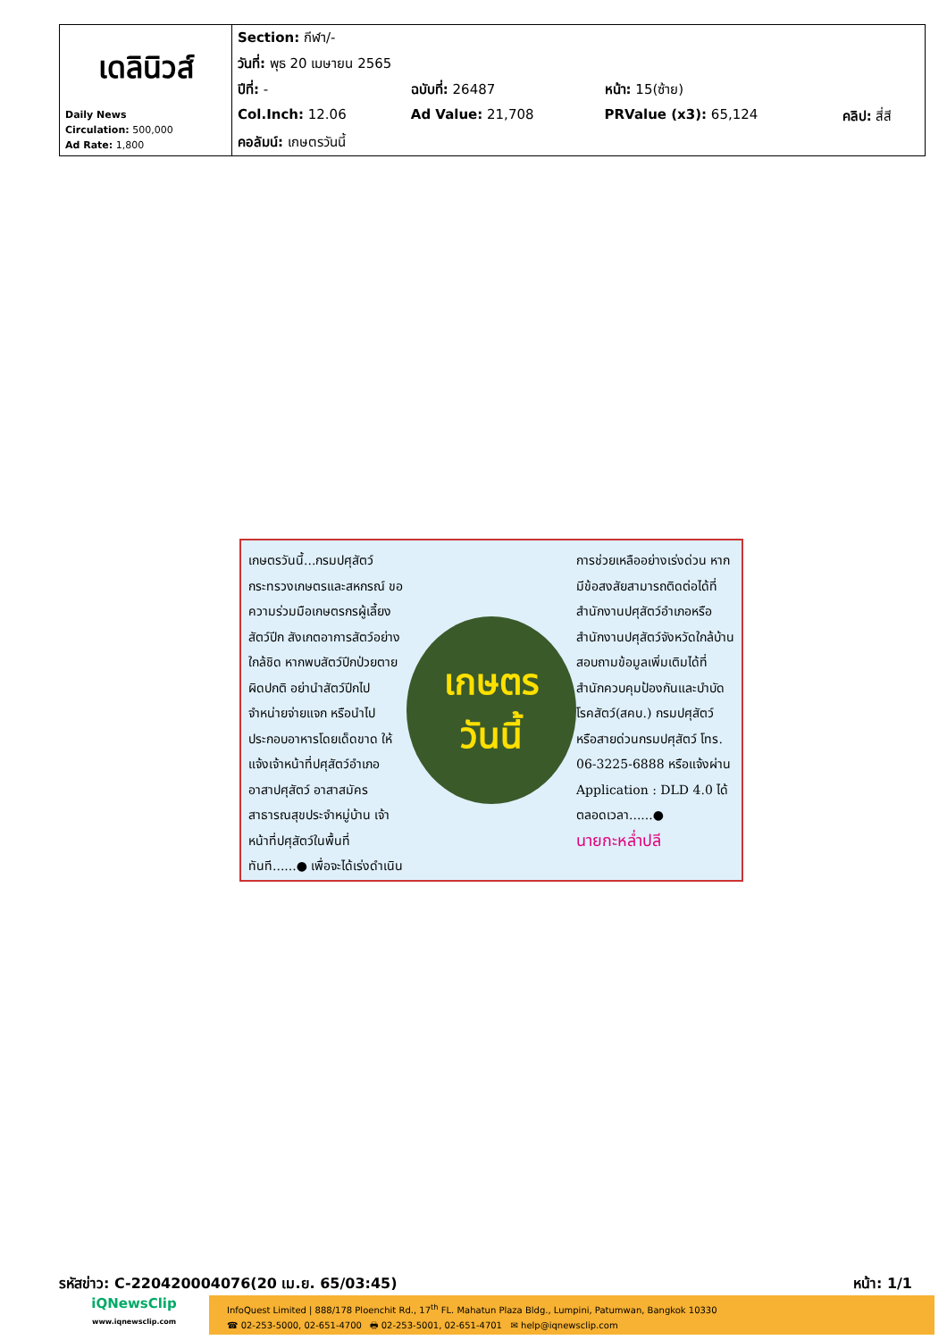| เดลินิวส์ Daily News Circulation: 500,000 Ad Rate: 1,800 | Section: กีฬา/- | | | |
| | วันที่: พุธ 20 เมษายน 2565 | | | |
| | ปีที่: - | ฉบับที่: 26487 | หน้า: 15(ซ้าย) | |
| | Col.Inch: 12.06 | Ad Value: 21,708 | PRValue (x3): 65,124 | คลิป: สี่สี |
| | คอลัมน์: เกษตรวันนี้ | | | |
เกษตรวันนี้...กรมปศุสัตว์กระทรวงเกษตรและสหกรณ์ ขอความร่วมมือเกษตรกรผู้เลี้ยงสัตว์ปีก สังเกตอาการสัตว์อย่างใกล้ชิด หากพบสัตว์ปีกป่วยตายผิดปกติ อย่านำสัตว์ปีกไปจำหน่ายจ่ายแจก หรือนำไปประกอบอาหารโดยเด็ดขาด ให้แจ้งเจ้าหน้าที่ปศุสัตว์อำเภอ อาสาปศุสัตว์ อาสาสมัครสาธารณสุขประจำหมู่บ้าน เจ้าหน้าที่ปศุสัตว์ในพื้นที่ทันที......● เพื่อจะได้เร่งดำเนิน
เกษตร
วันนี้
การช่วยเหลืออย่างเร่งด่วน หากมีข้อสงสัยสามารถติดต่อได้ที่สำนักงานปศุสัตว์อำเภอหรือสำนักงานปศุสัตว์จังหวัดใกล้บ้าน สอบถามข้อมูลเพิ่มเติมได้ที่ สำนักควบคุมป้องกันและบำบัดโรคสัตว์(สคบ.) กรมปศุสัตว์ หรือสายด่วนกรมปศุสัตว์ โทร. 06-3225-6888 หรือแจ้งผ่าน Application : DLD 4.0 ได้ตลอดเวลา......●
นายกะหล่ำปลี
รหัสข่าว: C-220420004076(20 เม.ย. 65/03:45) หน้า: 1/1
iQNewsClip
www.iqnewsclip.com
InfoQuest Limited | 888/178 Ploenchit Rd., 17<sup>th</sup> FL. Mahatun Plaza Bldg., Lumpini, Patumwan, Bangkok 10330
☎ 02-253-5000, 02-651-4700 🖶 02-253-5001, 02-651-4701 ✉ help@iqnewsclip.com